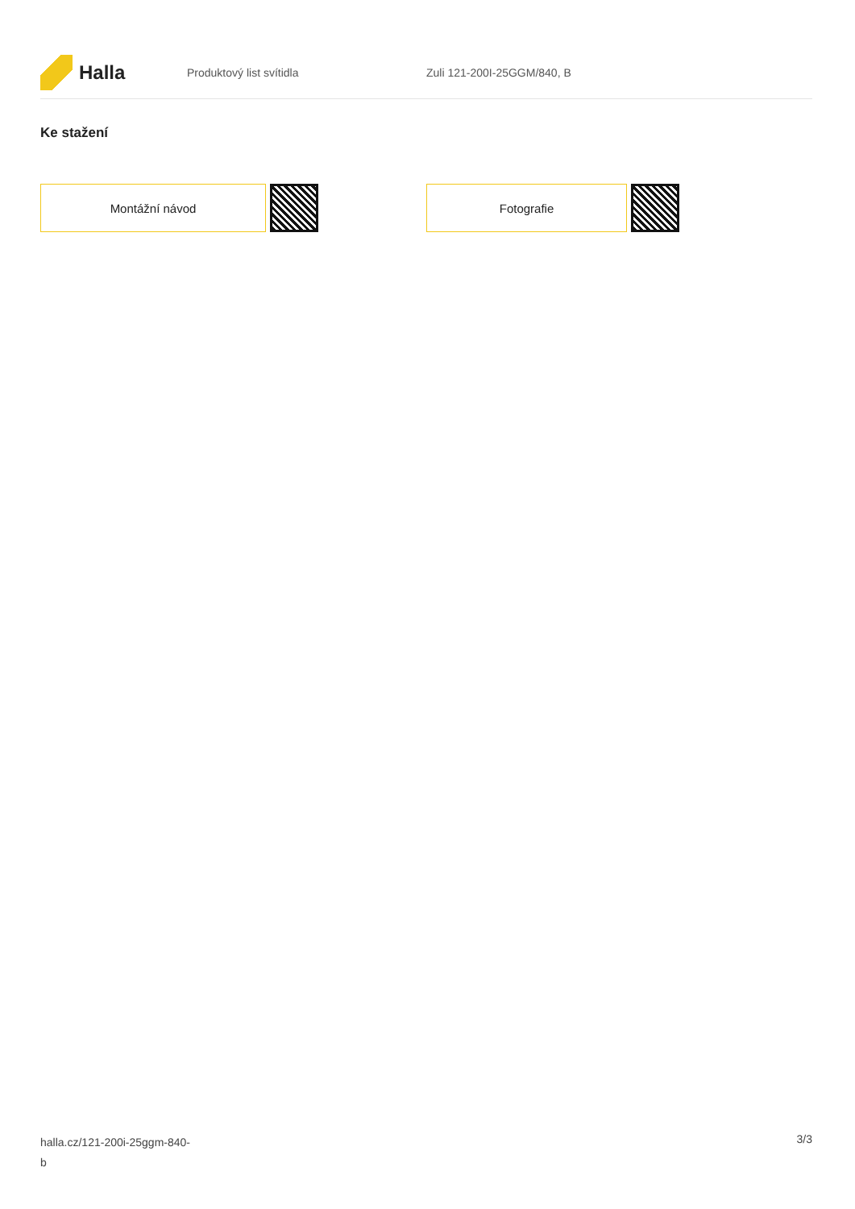Halla
Produktový list svítidla Zuli 121-200I-25GGM/840, B
Ke stažení
Montážní návod Fotografie
halla.cz/121-200i-25ggm-840-
b
3/3